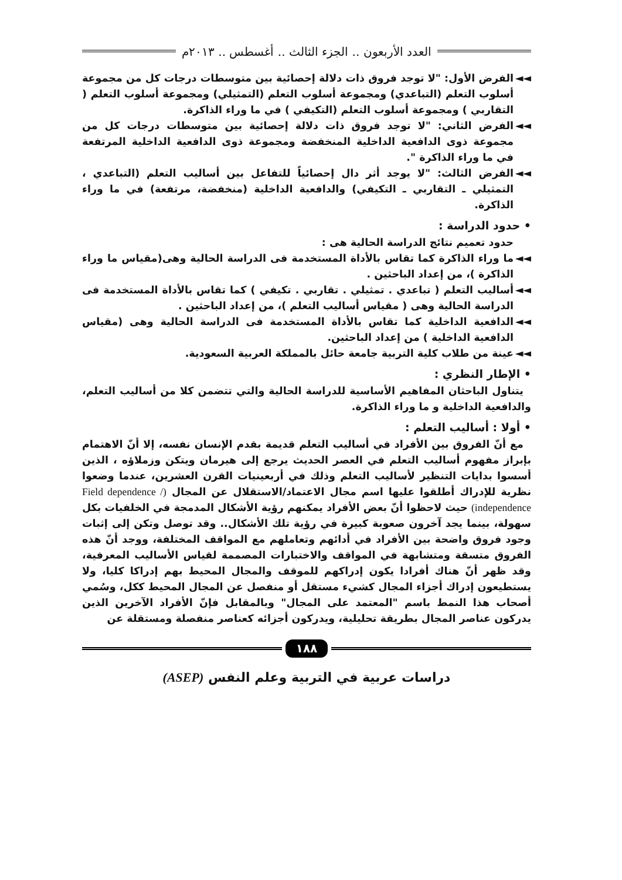العدد الأربعون .. الجزء الثالث .. أغسطس .. ٢٠١٣م
◄◄ الفرض الأول: "لا توجد فروق ذات دلالة إحصائية بين متوسطات درجات كل من مجموعة أسلوب التعلم (التباعدي) ومجموعة أسلوب التعلم (التمثيلي) ومجموعة أسلوب التعلم ( التقاربي ) ومجموعة أسلوب التعلم (التكيفي ) في ما وراء الذاكرة.
◄◄ الفرض الثاني: "لا توجد فروق ذات دلالة إحصائية بين متوسطات درجات كل من مجموعة ذوى الدافعية الداخلية المنخفضة ومجموعة ذوى الدافعية الداخلية المرتفعة في ما وراء الذاكرة ".
◄◄ الفرض الثالث: "لا يوجد أثر دال إحصائياً للتفاعل بين أساليب التعلم (التباعدي ، التمثيلي ـ التقاربي ـ التكيفي) والدافعية الداخلية (منخفضة، مرتفعة) في ما وراء الذاكرة.
• حدود الدراسة :
حدود تعميم نتائج الدراسة الحالية هى :
◄◄ ما وراء الذاكرة كما تقاس بالأداة المستخدمة فى الدراسة الحالية وهى(مقياس ما وراء الذاكرة )، من إعداد الباحثين .
◄◄ أساليب التعلم ( تباعدي . تمثيلي . تقاربي . تكيفي ) كما تقاس بالأداة المستخدمة فى الدراسة الحالية وهى ( مقياس أساليب التعلم )، من إعداد الباحثين .
◄◄ الدافعية الداخلية كما تقاس بالأداة المستخدمة فى الدراسة الحالية وهى (مقياس الدافعية الداخلية ) من إعداد الباحثين.
◄◄ عينة من طلاب كلية التربية جامعة حائل بالمملكة العربية السعودية.
• الإطار النظري :
يتناول الباحثان المفاهيم الأساسية للدراسة الحالية والتي تتضمن كلا من أساليب التعلم، والدافعية الداخلية و ما وراء الذاكرة.
• أولا : أساليب التعلم :
مع أنّ الفروق بين الأفراد في أساليب التعلم قديمة بقدم الإنسان نفسه، إلا أنّ الاهتمام بإبراز مفهوم أساليب التعلم في العصر الحديث يرجع إلى هيرمان ويتكن وزملاؤه ، الذين أسسوا بدايات التنظير لأساليب التعلم وذلك في أربعينيات القرن العشرين، عندما وضعوا نظرية للإدراك أطلقوا عليها اسم مجال الاعتماد/الاستقلال عن المجال (Field dependence / independence) حيث لاحظوا أنّ بعض الأفراد يمكنهم رؤية الأشكال المدمجة في الخلفيات بكل سهولة، بينما يجد آخرون صعوبة كبيرة في رؤية تلك الأشكال.. وقد توصل وتكن إلى إثبات وجود فروق واضحة بين الأفراد في أدائهم وتعاملهم مع المواقف المختلفة، ووجد أنّ هذه الفروق متسقة ومتشابهة في المواقف والاختبارات المصممة لقياس الأساليب المعرفية، وقد ظهر أنّ هناك أفرادا يكون إدراكهم للموقف والمجال المحيط بهم إدراكا كليا، ولا يستطيعون إدراك أجزاء المجال كشيء مستقل أو منفصل عن المجال المحيط ككل، وسُمي أصحاب هذا النمط باسم "المعتمد على المجال" وبالمقابل فإنّ الأفراد الآخرين الذين يدركون عناصر المجال بطريقة تحليلية، ويدركون أجزائه كعناصر منفصلة ومستقلة عن
١٨٨
دراسات عربية في التربية وعلم النفس (ASEP)